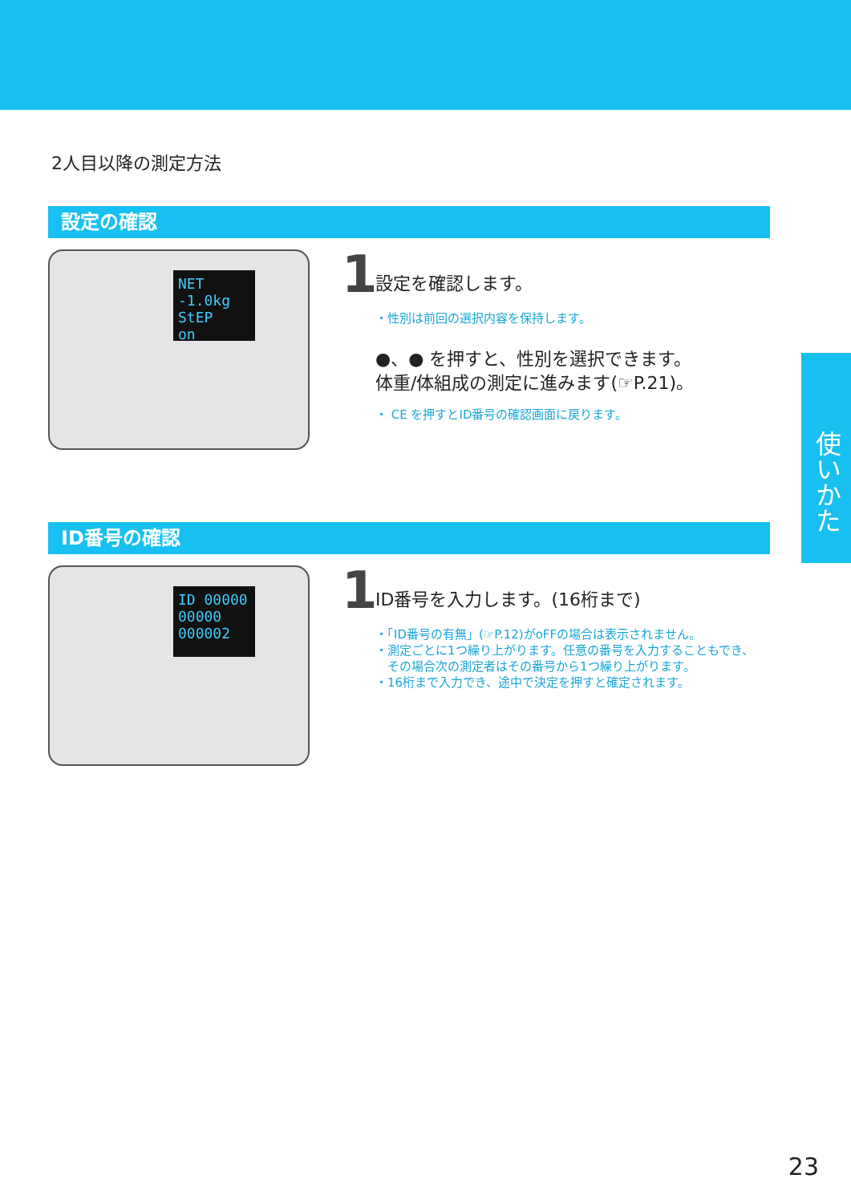2人目以降の測定方法
設定の確認
NET -1.0kg
StEP
on
1
設定を確認します。
・性別は前回の選択内容を保持します。
●、● を押すと、性別を選択できます。
体重/体組成の測定に進みます(☞P.21)。
・ CE を押すとID番号の確認画面に戻ります。
ID番号の確認
ID 00000
00000
000002
1
ID番号を入力します。(16桁まで)
・「ID番号の有無」(☞P.12)がoFFの場合は表示されません。
・測定ごとに1つ繰り上がります。任意の番号を入力することもでき、
　その場合次の測定者はその番号から1つ繰り上がります。
・16桁まで入力でき、途中で決定を押すと確定されます。
使いかた
23